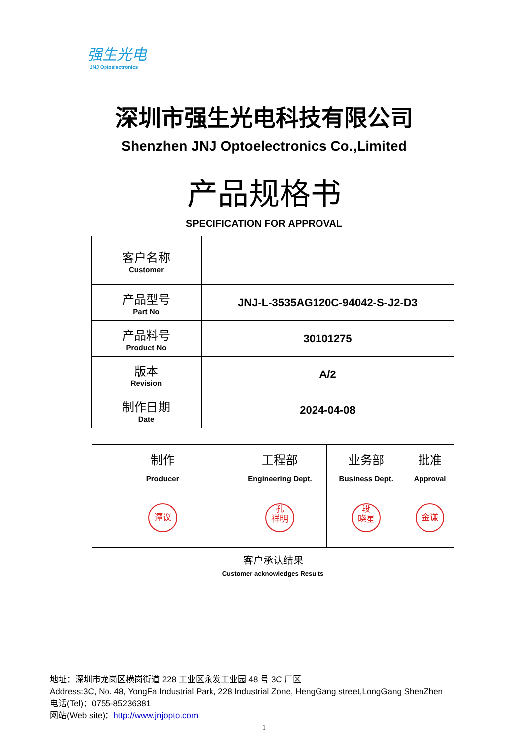强生光电
JNJ Optoelectronics
深圳市强生光电科技有限公司
Shenzhen JNJ Optoelectronics Co.,Limited
产品规格书
SPECIFICATION FOR APPROVAL
| 客户名称 Customer | |
| 产品型号 Part No | JNJ-L-3535AG120C-94042-S-J2-D3 |
| 产品料号 Product No | 30101275 |
| 版本 Revision | A/2 |
| 制作日期 Date | 2024-04-08 |
| 制作 Producer | 工程部 Engineering Dept. | | 业务部 Business Dept. | | 批准 Approval |
| 谭议 | 孔 祥明 | | 段 晓星 | | 金谦 |
| 客户承认结果 Customer acknowledges Results | | | | | |
地址：深圳市龙岗区横岗街道 228 工业区永发工业园 48 号 3C 厂区
Address:3C, No. 48, YongFa Industrial Park, 228 Industrial Zone, HengGang street,LongGang ShenZhen
电话(Tel)：0755-85236381
网站(Web site)：http://www.jnjopto.com
1